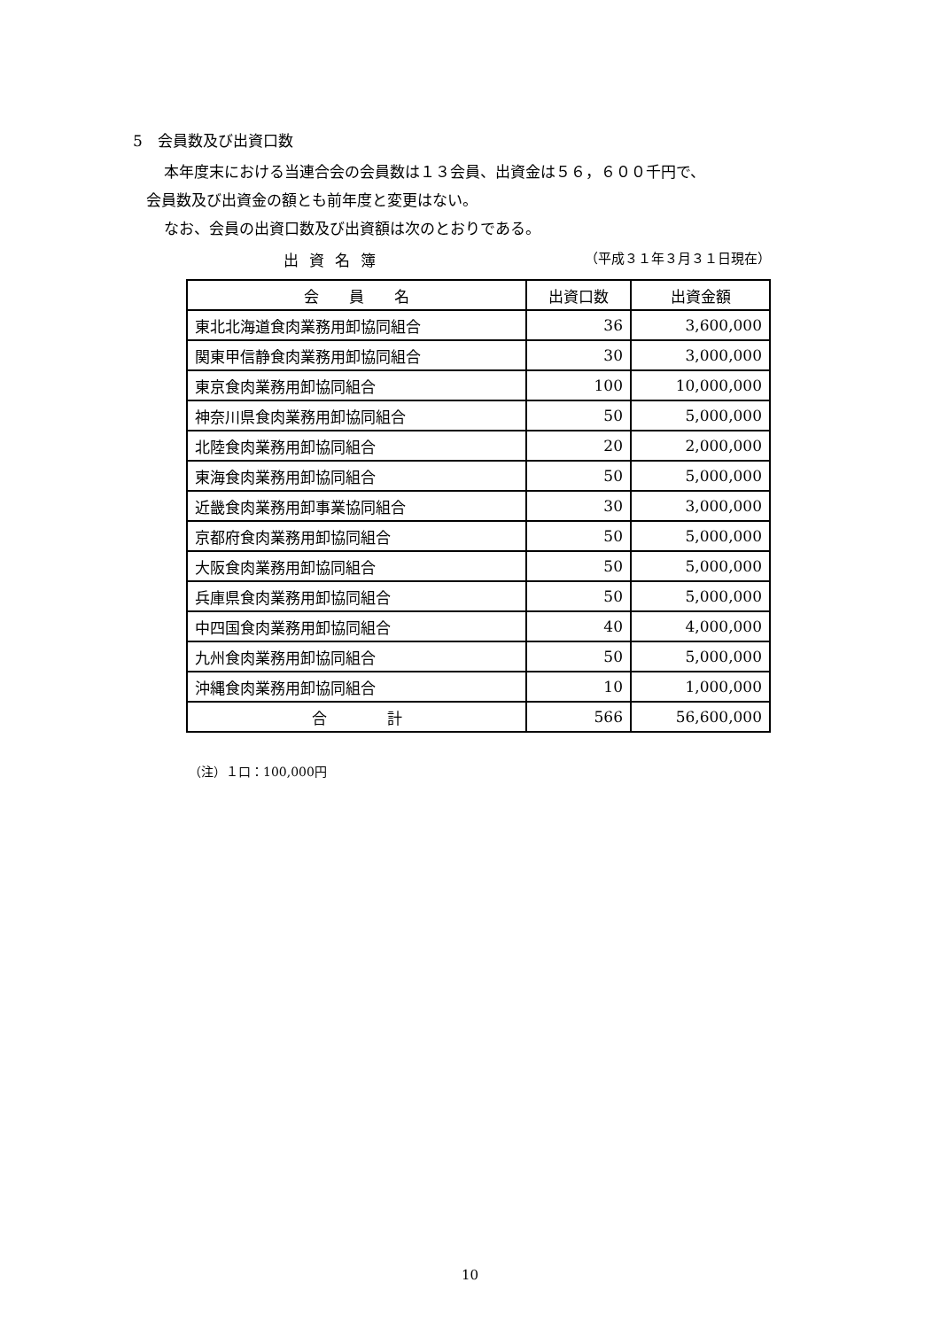5　会員数及び出資口数
本年度末における当連合会の会員数は１３会員、出資金は５６，６００千円で、
会員数及び出資金の額とも前年度と変更はない。
なお、会員の出資口数及び出資額は次のとおりである。
出資名簿 （平成３１年３月３１日現在）
| 会 員 名 | 出資口数 | 出資金額 |
| --- | --- | --- |
| 東北北海道食肉業務用卸協同組合 | 36 | 3,600,000 |
| 関東甲信静食肉業務用卸協同組合 | 30 | 3,000,000 |
| 東京食肉業務用卸協同組合 | 100 | 10,000,000 |
| 神奈川県食肉業務用卸協同組合 | 50 | 5,000,000 |
| 北陸食肉業務用卸協同組合 | 20 | 2,000,000 |
| 東海食肉業務用卸協同組合 | 50 | 5,000,000 |
| 近畿食肉業務用卸事業協同組合 | 30 | 3,000,000 |
| 京都府食肉業務用卸協同組合 | 50 | 5,000,000 |
| 大阪食肉業務用卸協同組合 | 50 | 5,000,000 |
| 兵庫県食肉業務用卸協同組合 | 50 | 5,000,000 |
| 中四国食肉業務用卸協同組合 | 40 | 4,000,000 |
| 九州食肉業務用卸協同組合 | 50 | 5,000,000 |
| 沖縄食肉業務用卸協同組合 | 10 | 1,000,000 |
| 合 計 | 566 | 56,600,000 |
（注）１口：100,000円
10